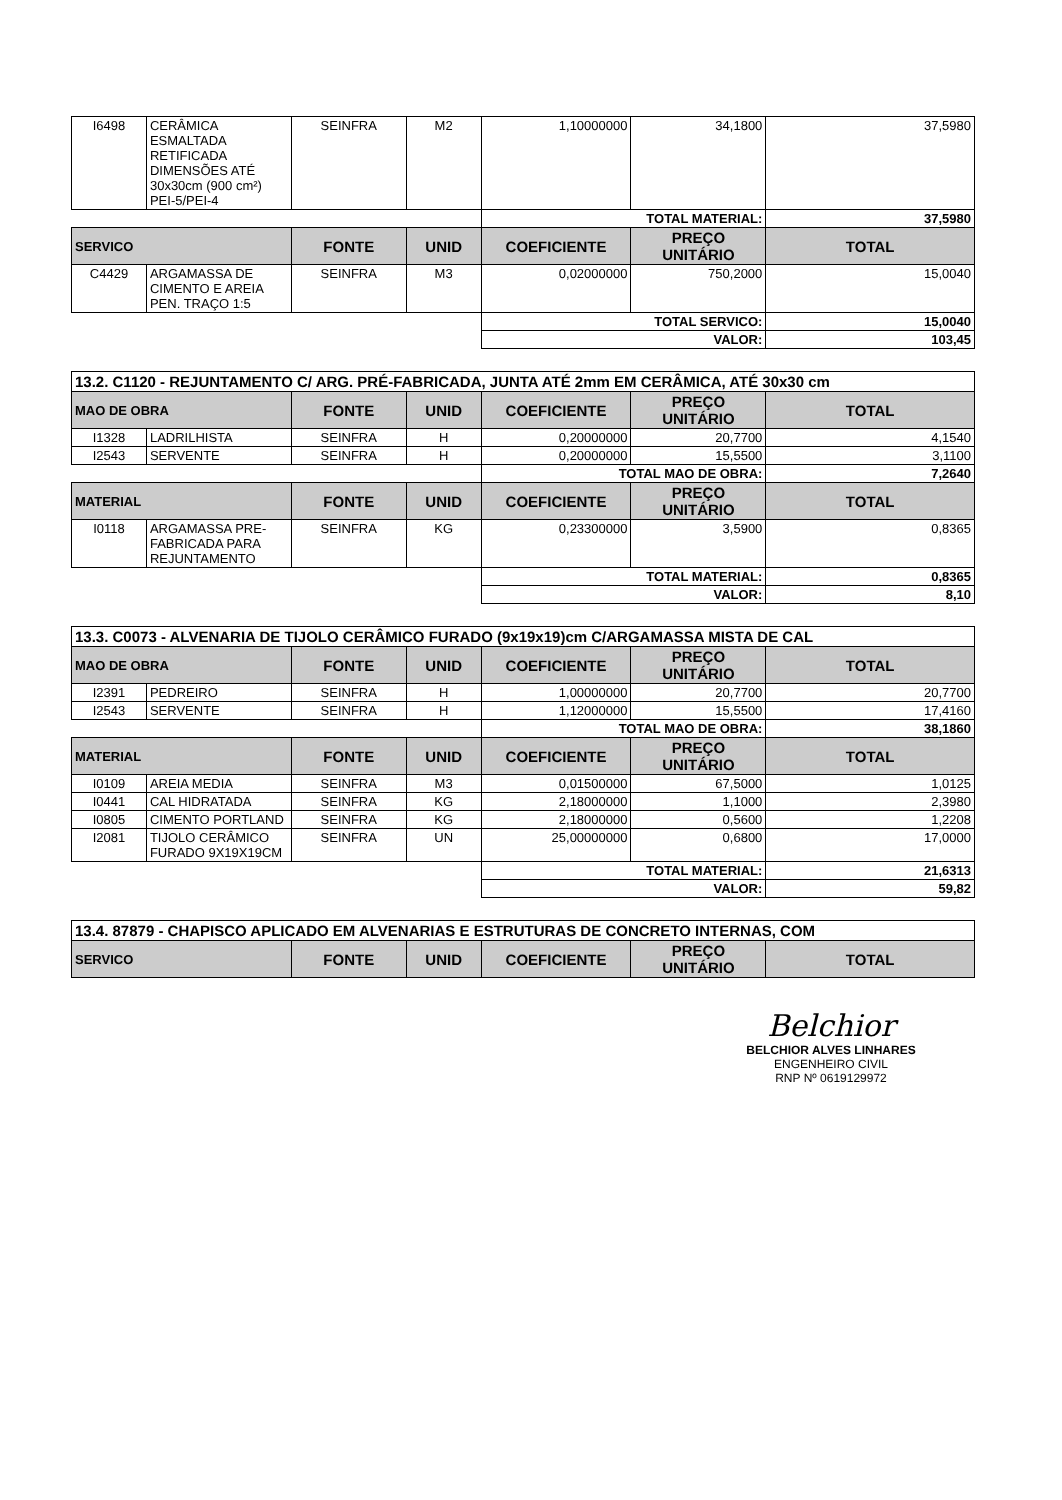| I6498 | CERÂMICA ESMALTADA RETIFICADA DIMENSÕES ATÉ 30x30cm (900 cm²) PEI-5/PEI-4 | SEINFRA | M2 | 1,10000000 | 34,1800 | 37,5980 |
| | | | | TOTAL MATERIAL: | | 37,5980 |
| SERVICO | | FONTE | UNID | COEFICIENTE | PREÇO UNITÁRIO | TOTAL |
| C4429 | ARGAMASSA DE CIMENTO E AREIA PEN. TRAÇO 1:5 | SEINFRA | M3 | 0,02000000 | 750,2000 | 15,0040 |
| | | | | TOTAL SERVICO: | | 15,0040 |
| | | | | VALOR: | | 103,45 |
| 13.2. C1120 - REJUNTAMENTO C/ ARG. PRÉ-FABRICADA, JUNTA ATÉ 2mm EM CERÂMICA, ATÉ 30x30 cm | | | | | | |
| MAO DE OBRA | | FONTE | UNID | COEFICIENTE | PREÇO UNITÁRIO | TOTAL |
| I1328 | LADRILHISTA | SEINFRA | H | 0,20000000 | 20,7700 | 4,1540 |
| I2543 | SERVENTE | SEINFRA | H | 0,20000000 | 15,5500 | 3,1100 |
| | | | | TOTAL MAO DE OBRA: | | 7,2640 |
| MATERIAL | | FONTE | UNID | COEFICIENTE | PREÇO UNITÁRIO | TOTAL |
| I0118 | ARGAMASSA PRE-FABRICADA PARA REJUNTAMENTO | SEINFRA | KG | 0,23300000 | 3,5900 | 0,8365 |
| | | | | TOTAL MATERIAL: | | 0,8365 |
| | | | | VALOR: | | 8,10 |
| 13.3. C0073 - ALVENARIA DE TIJOLO CERÂMICO FURADO (9x19x19)cm C/ARGAMASSA MISTA DE CAL | | | | | | |
| MAO DE OBRA | | FONTE | UNID | COEFICIENTE | PREÇO UNITÁRIO | TOTAL |
| I2391 | PEDREIRO | SEINFRA | H | 1,00000000 | 20,7700 | 20,7700 |
| I2543 | SERVENTE | SEINFRA | H | 1,12000000 | 15,5500 | 17,4160 |
| | | | | TOTAL MAO DE OBRA: | | 38,1860 |
| MATERIAL | | FONTE | UNID | COEFICIENTE | PREÇO UNITÁRIO | TOTAL |
| I0109 | AREIA MEDIA | SEINFRA | M3 | 0,01500000 | 67,5000 | 1,0125 |
| I0441 | CAL HIDRATADA | SEINFRA | KG | 2,18000000 | 1,1000 | 2,3980 |
| I0805 | CIMENTO PORTLAND | SEINFRA | KG | 2,18000000 | 0,5600 | 1,2208 |
| I2081 | TIJOLO CERÂMICO FURADO 9X19X19CM | SEINFRA | UN | 25,00000000 | 0,6800 | 17,0000 |
| | | | | TOTAL MATERIAL: | | 21,6313 |
| | | | | VALOR: | | 59,82 |
| 13.4. 87879 - CHAPISCO APLICADO EM ALVENARIAS E ESTRUTURAS DE CONCRETO INTERNAS, COM | | | | | | |
| SERVICO | | FONTE | UNID | COEFICIENTE | PREÇO UNITÁRIO | TOTAL |
Belchior
BELCHIOR ALVES LINHARES
ENGENHEIRO CIVIL
RNP Nº 0619129972